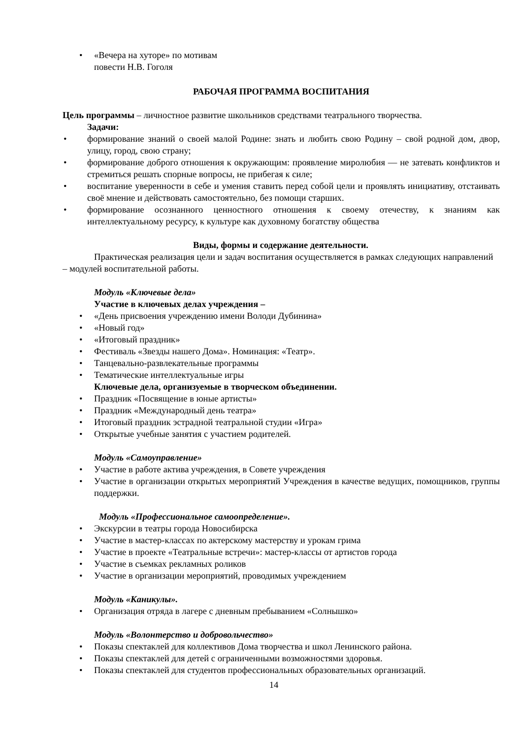• «Вечера на хуторе» по мотивам
повести Н.В. Гоголя
РАБОЧАЯ ПРОГРАММА ВОСПИТАНИЯ
Цель программы – личностное развитие школьников средствами театрального творчества.
Задачи:
• формирование знаний о своей малой Родине: знать и любить свою Родину – свой родной дом, двор, улицу, город, свою страну;
• формирование доброго отношения к окружающим: проявление миролюбия — не затевать конфликтов и стремиться решать спорные вопросы, не прибегая к силе;
• воспитание уверенности в себе и умения ставить перед собой цели и проявлять инициативу, отстаивать своё мнение и действовать самостоятельно, без помощи старших.
• формирование осознанного ценностного отношения к своему отечеству, к знаниям как интеллектуальному ресурсу, к культуре как духовному богатству общества
Виды, формы и содержание деятельности.
Практическая реализация цели и задач воспитания осуществляется в рамках следующих направлений – модулей воспитательной работы.
Модуль «Ключевые дела»
Участие в ключевых делах учреждения –
• «День присвоения учреждению имени Володи Дубинина»
• «Новый год»
• «Итоговый праздник»
• Фестиваль «Звезды нашего Дома». Номинация: «Театр».
• Танцевально-развлекательные программы
• Тематические интеллектуальные игры
Ключевые дела, организуемые в творческом объединении.
• Праздник «Посвящение в юные артисты»
• Праздник «Международный день театра»
• Итоговый праздник эстрадной театральной студии «Игра»
• Открытые учебные занятия с участием родителей.
Модуль «Самоуправление»
• Участие в работе актива учреждения, в Совете учреждения
• Участие в организации открытых мероприятий Учреждения в качестве ведущих, помощников, группы поддержки.
Модуль «Профессиональное самоопределение».
• Экскурсии в театры города Новосибирска
• Участие в мастер-классах по актерскому мастерству и урокам грима
• Участие в проекте «Театральные встречи»: мастер-классы от артистов города
• Участие в съемках рекламных роликов
• Участие в организации мероприятий, проводимых учреждением
Модуль «Каникулы».
• Организация отряда в лагере с дневным пребыванием «Солнышко»
Модуль «Волонтерство и добровольчество»
• Показы спектаклей для коллективов Дома творчества и школ Ленинского района.
• Показы спектаклей для детей с ограниченными возможностями здоровья.
• Показы спектаклей для студентов профессиональных образовательных организаций.
14